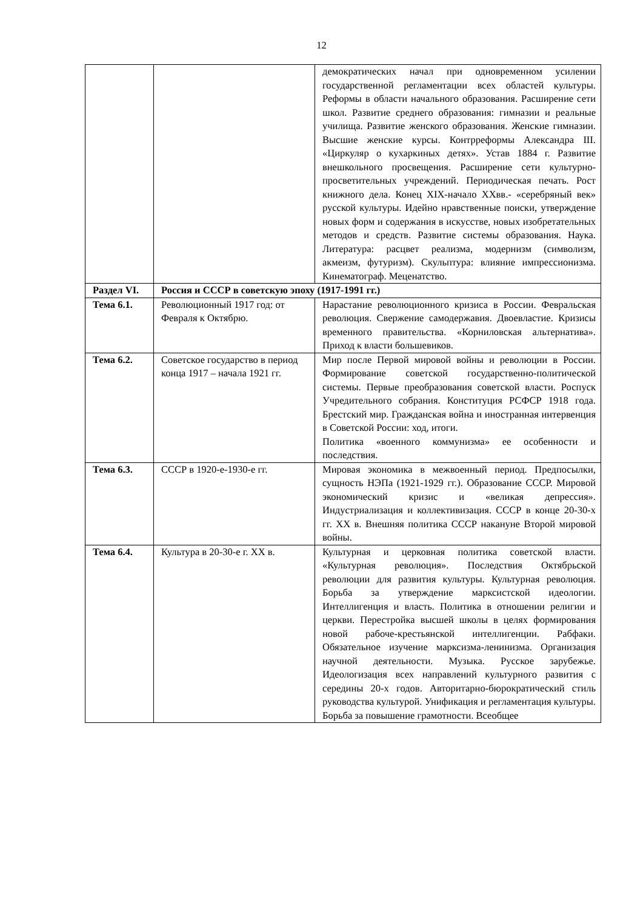12
| | | демократических начал при одновременном усилении государственной регламентации всех областей культуры. Реформы в области начального образования. Расширение сети школ. Развитие среднего образования: гимназии и реальные училища. Развитие женского образования. Женские гимназии. Высшие женские курсы. Контрреформы Александра III. «Циркуляр о кухаркиных детях». Устав 1884 г. Развитие внешкольного просвещения. Расширение сети культурно-просветительных учреждений. Периодическая печать. Рост книжного дела. Конец XIX-начало XXвв.- «серебряный век» русской культуры. Идейно нравственные поиски, утверждение новых форм и содержания в искусстве, новых изобретательных методов и средств. Развитие системы образования. Наука. Литература: расцвет реализма, модернизм (символизм, акмеизм, футуризм). Скульптура: влияние импрессионизма. Кинематограф. Меценатство. |
| Раздел VI. | Россия и СССР в советскую эпоху (1917-1991 гг.) | |
| Тема 6.1. | Революционный 1917 год: от Февраля к Октябрю. | Нарастание революционного кризиса в России. Февральская революция. Свержение самодержавия. Двоевластие. Кризисы временного правительства. «Корниловская альтернатива». Приход к власти большевиков. |
| Тема 6.2. | Советское государство в период конца 1917 – начала 1921 гг. | Мир после Первой мировой войны и революции в России. Формирование советской государственно-политической системы. Первые преобразования советской власти. Роспуск Учредительного собрания. Конституция РСФСР 1918 года. Брестский мир. Гражданская война и иностранная интервенция в Советской России: ход, итоги. Политика «военного коммунизма» ее особенности и последствия. |
| Тема 6.3. | СССР в 1920-е-1930-е гг. | Мировая экономика в межвоенный период. Предпосылки, сущность НЭПа (1921-1929 гг.). Образование СССР. Мировой экономический кризис и «великая депрессия». Индустриализация и коллективизация. СССР в конце 20-30-х гг. XX в. Внешняя политика СССР накануне Второй мировой войны. |
| Тема 6.4. | Культура в 20-30-е г. XX в. | Культурная и церковная политика советской власти. «Культурная революция». Последствия Октябрьской революции для развития культуры. Культурная революция. Борьба за утверждение марксистской идеологии. Интеллигенция и власть. Политика в отношении религии и церкви. Перестройка высшей школы в целях формирования новой рабоче-крестьянской интеллигенции. Рабфаки. Обязательное изучение марксизма-ленинизма. Организация научной деятельности. Музыка. Русское зарубежье. Идеологизация всех направлений культурного развития с середины 20-х годов. Авторитарно-бюрократический стиль руководства культурой. Унификация и регламентация культуры. Борьба за повышение грамотности. Всеобщее |